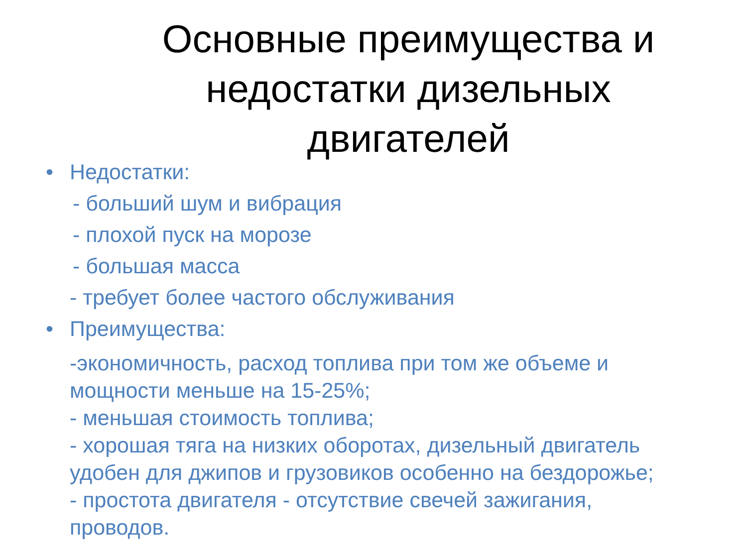Основные преимущества и недостатки дизельных двигателей
• Недостатки:
- больший шум и вибрация
- плохой пуск на морозе
- большая масса
- требует более частого обслуживания
• Преимущества:
-экономичность, расход топлива при том же объеме и мощности меньше на 15-25%;
- меньшая стоимость топлива;
- хорошая тяга на низких оборотах, дизельный двигатель удобен для джипов и грузовиков особенно на бездорожье;
- простота двигателя - отсутствие свечей зажигания, проводов.